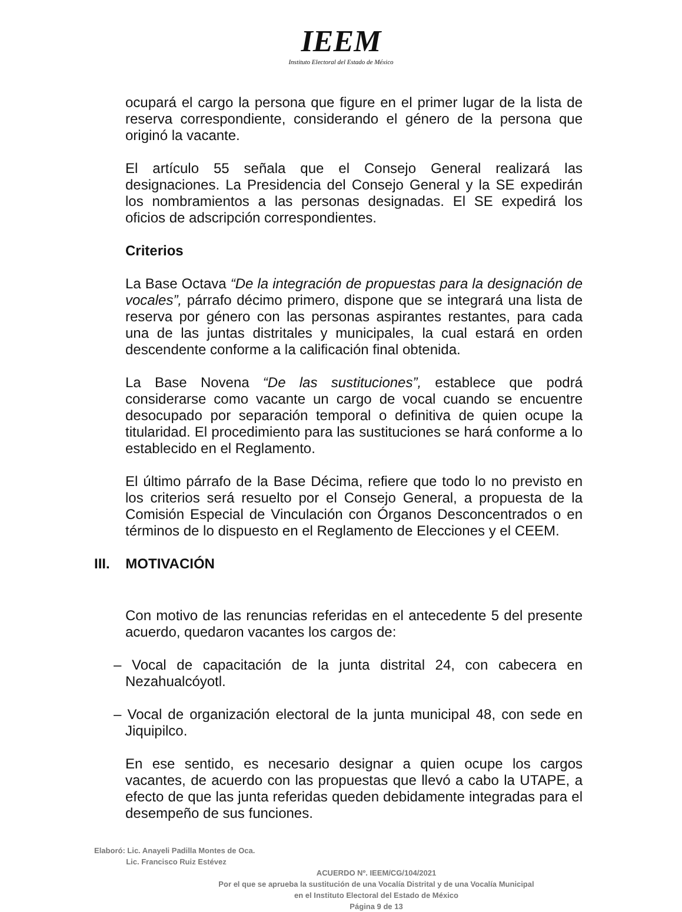IEEM
Instituto Electoral del Estado de México
ocupará el cargo la persona que figure en el primer lugar de la lista de reserva correspondiente, considerando el género de la persona que originó la vacante.
El artículo 55 señala que el Consejo General realizará las designaciones. La Presidencia del Consejo General y la SE expedirán los nombramientos a las personas designadas. El SE expedirá los oficios de adscripción correspondientes.
Criterios
La Base Octava “De la integración de propuestas para la designación de vocales”, párrafo décimo primero, dispone que se integrará una lista de reserva por género con las personas aspirantes restantes, para cada una de las juntas distritales y municipales, la cual estará en orden descendente conforme a la calificación final obtenida.
La Base Novena “De las sustituciones”, establece que podrá considerarse como vacante un cargo de vocal cuando se encuentre desocupado por separación temporal o definitiva de quien ocupe la titularidad. El procedimiento para las sustituciones se hará conforme a lo establecido en el Reglamento.
El último párrafo de la Base Décima, refiere que todo lo no previsto en los criterios será resuelto por el Consejo General, a propuesta de la Comisión Especial de Vinculación con Órganos Desconcentrados o en términos de lo dispuesto en el Reglamento de Elecciones y el CEEM.
III. MOTIVACIÓN
Con motivo de las renuncias referidas en el antecedente 5 del presente acuerdo, quedaron vacantes los cargos de:
– Vocal de capacitación de la junta distrital 24, con cabecera en Nezahualcóyotl.
– Vocal de organización electoral de la junta municipal 48, con sede en Jiquipilco.
En ese sentido, es necesario designar a quien ocupe los cargos vacantes, de acuerdo con las propuestas que llevó a cabo la UTAPE, a efecto de que las junta referidas queden debidamente integradas para el desempeño de sus funciones.
Elaboró: Lic. Anayeli Padilla Montes de Oca.
Lic. Francisco Ruiz Estévez
ACUERDO Nº. IEEM/CG/104/2021
Por el que se aprueba la sustitución de una Vocalía Distrital y de una Vocalía Municipal
en el Instituto Electoral del Estado de México
Página 9 de 13